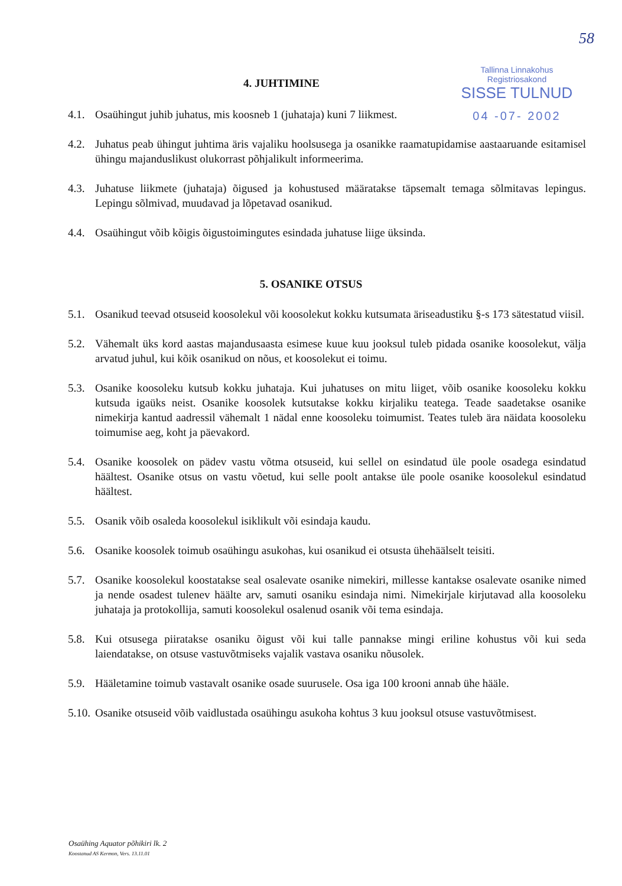58
Tallinna Linnakohus
Registriosakond
SISSE TULNUD
04 -07- 2002
4. JUHTIMINE
4.1. Osaühingut juhib juhatus, mis koosneb 1 (juhataja) kuni 7 liikmest.
4.2. Juhatus peab ühingut juhtima äris vajaliku hoolsusega ja osanikke raamatupidamise aastaaruande esitamisel ühingu majanduslikust olukorrast põhjalikult informeerima.
4.3. Juhatuse liikmete (juhataja) õigused ja kohustused määratakse täpsemalt temaga sõlmitavas lepingus. Lepingu sõlmivad, muudavad ja lõpetavad osanikud.
4.4. Osaühingut võib kõigis õigustoimingutes esindada juhatuse liige üksinda.
5. OSANIKE OTSUS
5.1. Osanikud teevad otsuseid koosolekul või koosolekut kokku kutsumata äriseadustiku §-s 173 sätestatud viisil.
5.2. Vähemalt üks kord aastas majandusaasta esimese kuue kuu jooksul tuleb pidada osanike koosolekut, välja arvatud juhul, kui kõik osanikud on nõus, et koosolekut ei toimu.
5.3. Osanike koosoleku kutsub kokku juhataja. Kui juhatuses on mitu liiget, võib osanike koosoleku kokku kutsuda igaüks neist. Osanike koosolek kutsutakse kokku kirjaliku teatega. Teade saadetakse osanike nimekirja kantud aadressil vähemalt 1 nädal enne koosoleku toimumist. Teates tuleb ära näidata koosoleku toimumise aeg, koht ja päevakord.
5.4. Osanike koosolek on pädev vastu võtma otsuseid, kui sellel on esindatud üle poole osadega esindatud häältest. Osanike otsus on vastu võetud, kui selle poolt antakse üle poole osanike koosolekul esindatud häältest.
5.5. Osanik võib osaleda koosolekul isiklikult või esindaja kaudu.
5.6. Osanike koosolek toimub osaühingu asukohas, kui osanikud ei otsusta ühehäälselt teisiti.
5.7. Osanike koosolekul koostatakse seal osalevate osanike nimekiri, millesse kantakse osalevate osanike nimed ja nende osadest tulenev häälte arv, samuti osaniku esindaja nimi. Nimekirjale kirjutavad alla koosoleku juhataja ja protokollija, samuti koosolekul osalenud osanik või tema esindaja.
5.8. Kui otsusega piiratakse osaniku õigust või kui talle pannakse mingi eriline kohustus või kui seda laiendatakse, on otsuse vastuvõtmiseks vajalik vastava osaniku nõusolek.
5.9. Hääletamine toimub vastavalt osanike osade suurusele. Osa iga 100 krooni annab ühe hääle.
5.10.
Osanike otsuseid võib vaidlustada osaühingu asukoha kohtus 3 kuu jooksul otsuse vastuvõtmisest.
Osaühing Aquator põhikiri lk. 2
Koostanud AS Kermon, Vers. 13.11.01